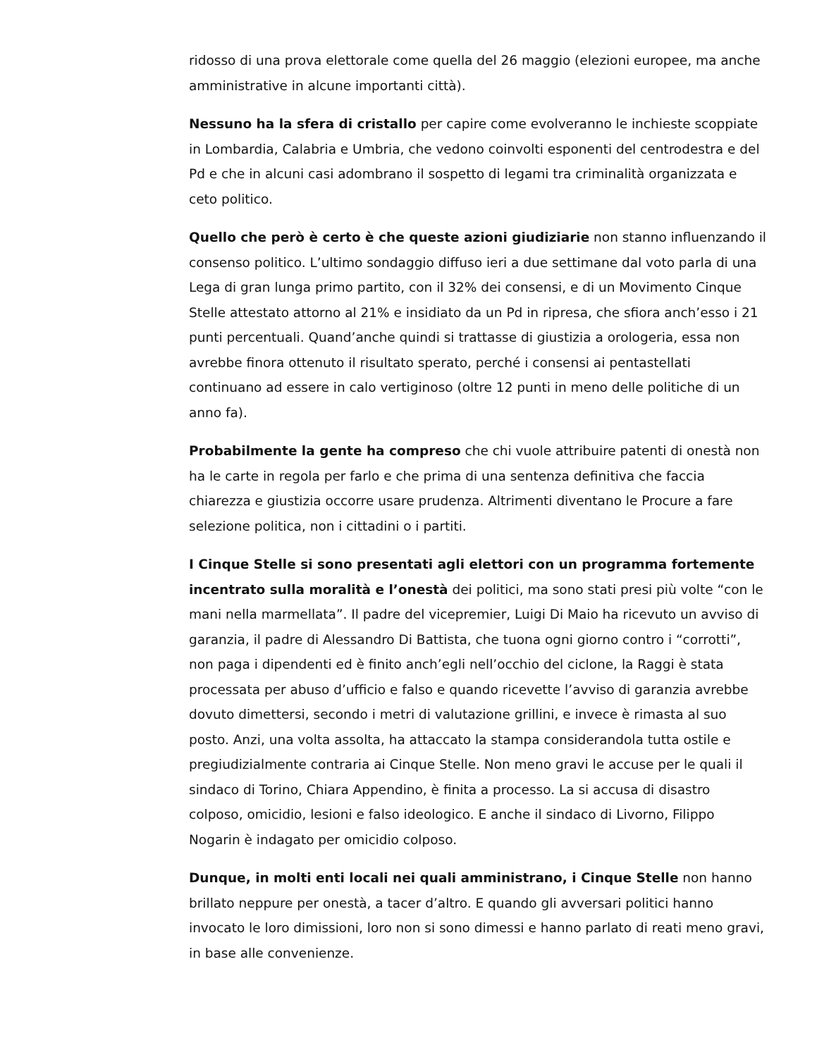ridosso di una prova elettorale come quella del 26 maggio (elezioni europee, ma anche amministrative in alcune importanti città).
Nessuno ha la sfera di cristallo per capire come evolveranno le inchieste scoppiate in Lombardia, Calabria e Umbria, che vedono coinvolti esponenti del centrodestra e del Pd e che in alcuni casi adombrano il sospetto di legami tra criminalità organizzata e ceto politico.
Quello che però è certo è che queste azioni giudiziarie non stanno influenzando il consenso politico. L’ultimo sondaggio diffuso ieri a due settimane dal voto parla di una Lega di gran lunga primo partito, con il 32% dei consensi, e di un Movimento Cinque Stelle attestato attorno al 21% e insidiato da un Pd in ripresa, che sfiora anch’esso i 21 punti percentuali. Quand’anche quindi si trattasse di giustizia a orologeria, essa non avrebbe finora ottenuto il risultato sperato, perché i consensi ai pentastellati continuano ad essere in calo vertiginoso (oltre 12 punti in meno delle politiche di un anno fa).
Probabilmente la gente ha compreso che chi vuole attribuire patenti di onestà non ha le carte in regola per farlo e che prima di una sentenza definitiva che faccia chiarezza e giustizia occorre usare prudenza. Altrimenti diventano le Procure a fare selezione politica, non i cittadini o i partiti.
I Cinque Stelle si sono presentati agli elettori con un programma fortemente incentrato sulla moralità e l’onestà dei politici, ma sono stati presi più volte “con le mani nella marmellata”. Il padre del vicepremier, Luigi Di Maio ha ricevuto un avviso di garanzia, il padre di Alessandro Di Battista, che tuona ogni giorno contro i “corrotti”, non paga i dipendenti ed è finito anch’egli nell’occhio del ciclone, la Raggi è stata processata per abuso d’ufficio e falso e quando ricevette l’avviso di garanzia avrebbe dovuto dimettersi, secondo i metri di valutazione grillini, e invece è rimasta al suo posto. Anzi, una volta assolta, ha attaccato la stampa considerandola tutta ostile e pregiudizialmente contraria ai Cinque Stelle. Non meno gravi le accuse per le quali il sindaco di Torino, Chiara Appendino, è finita a processo. La si accusa di disastro colposo, omicidio, lesioni e falso ideologico. E anche il sindaco di Livorno, Filippo Nogarin è indagato per omicidio colposo.
Dunque, in molti enti locali nei quali amministrano, i Cinque Stelle non hanno brillato neppure per onestà, a tacer d’altro. E quando gli avversari politici hanno invocato le loro dimissioni, loro non si sono dimessi e hanno parlato di reati meno gravi, in base alle convenienze.